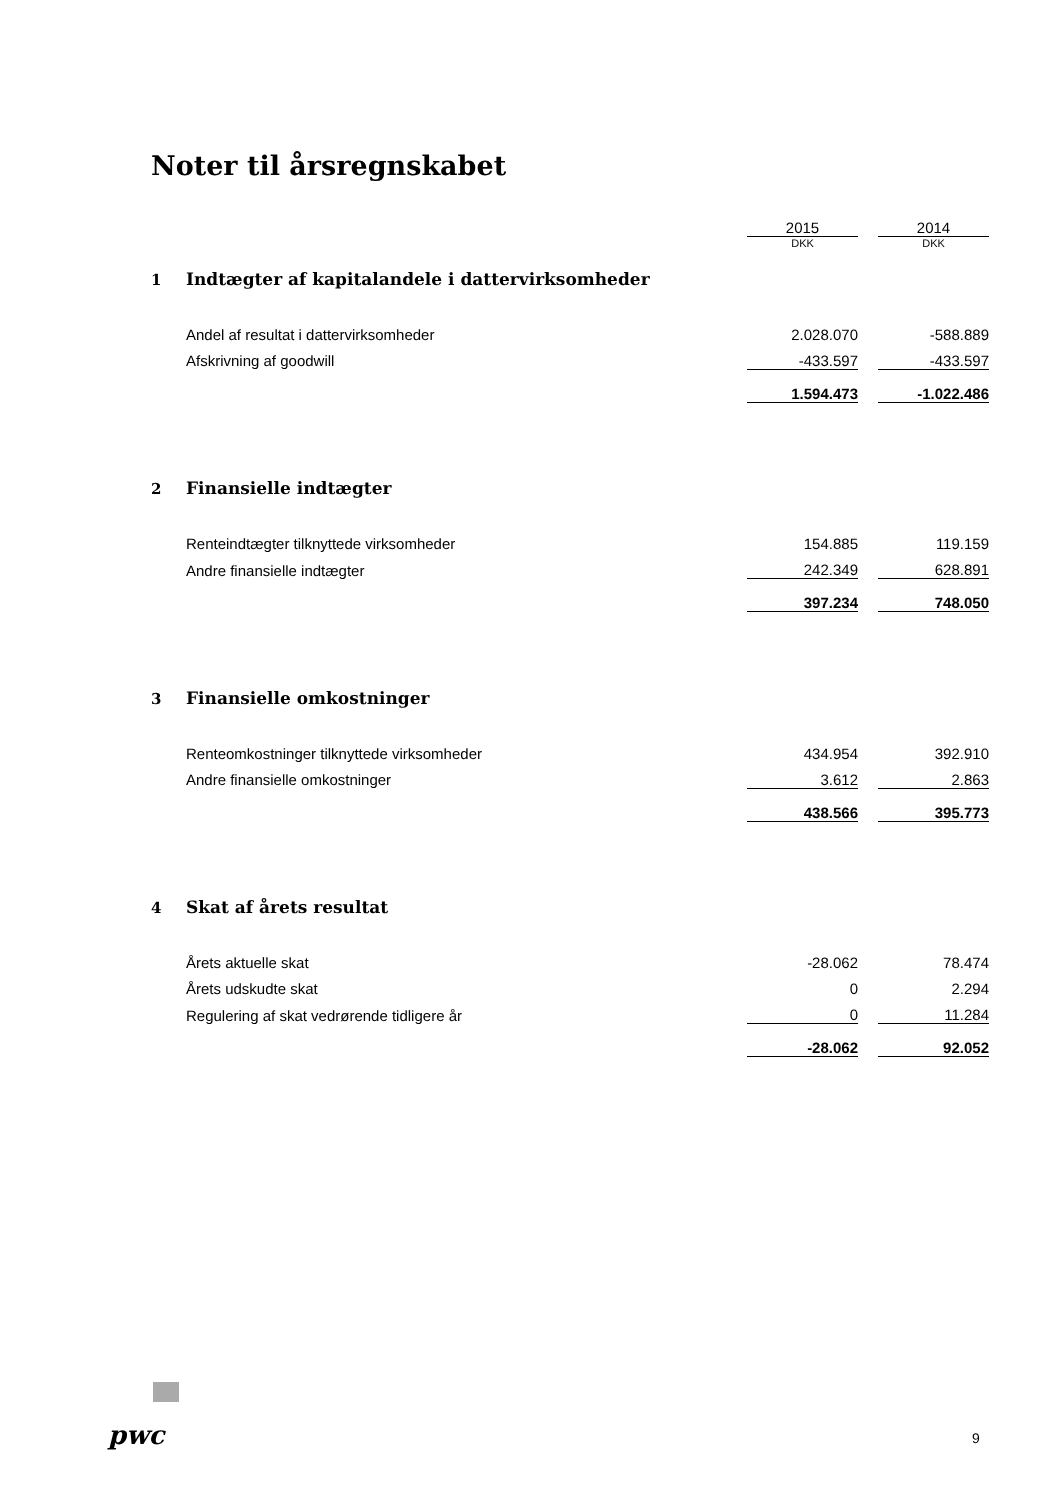Noter til årsregnskabet
| | | 2015 | | 2014 |
| 1 | Indtægter af kapitalandele i dattervirksomheder | DKK | | DKK |
| | Andel af resultat i dattervirksomheder | 2.028.070 | | -588.889 |
| | Afskrivning af goodwill | -433.597 | | -433.597 |
| | | 1.594.473 | | -1.022.486 |
| 2 | Finansielle indtægter | | | |
| | Renteindtægter tilknyttede virksomheder | 154.885 | | 119.159 |
| | Andre finansielle indtægter | 242.349 | | 628.891 |
| | | 397.234 | | 748.050 |
| 3 | Finansielle omkostninger | | | |
| | Renteomkostninger tilknyttede virksomheder | 434.954 | | 392.910 |
| | Andre finansielle omkostninger | 3.612 | | 2.863 |
| | | 438.566 | | 395.773 |
| 4 | Skat af årets resultat | | | |
| | Årets aktuelle skat | -28.062 | | 78.474 |
| | Årets udskudte skat | 0 | | 2.294 |
| | Regulering af skat vedrørende tidligere år | 0 | | 11.284 |
| | | -28.062 | | 92.052 |
pwc 9